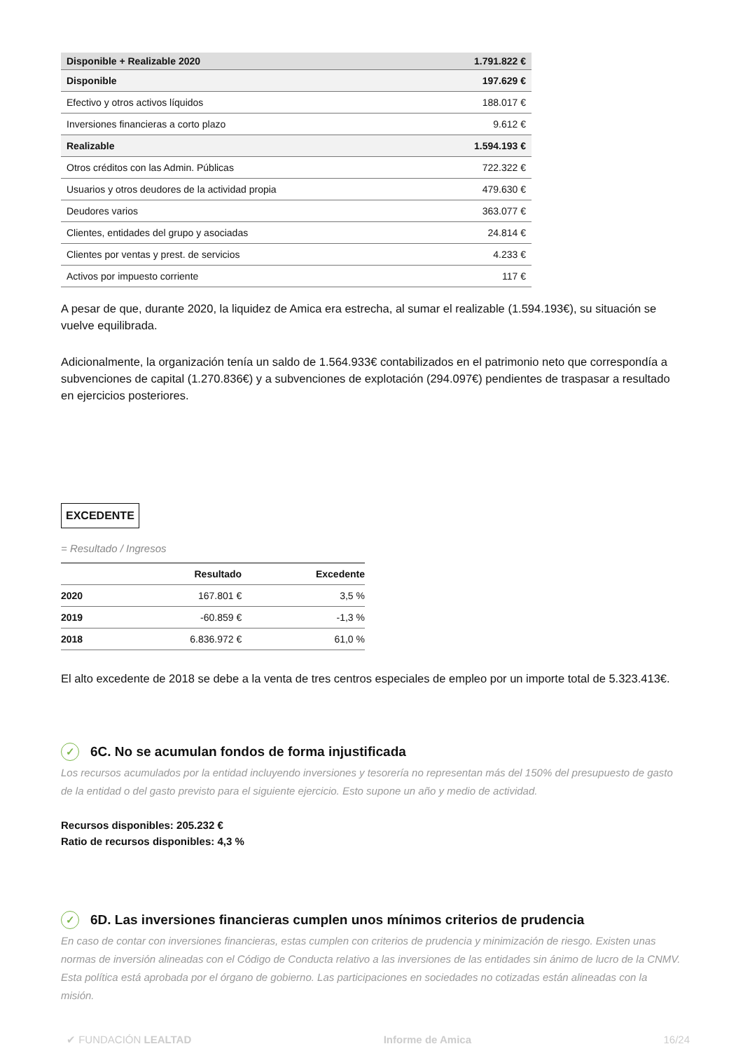| Disponible + Realizable 2020 | 1.791.822 € |
| Disponible | 197.629 € |
| Efectivo y otros activos líquidos | 188.017 € |
| Inversiones financieras a corto plazo | 9.612 € |
| Realizable | 1.594.193 € |
| Otros créditos con las Admin. Públicas | 722.322 € |
| Usuarios y otros deudores de la actividad propia | 479.630 € |
| Deudores varios | 363.077 € |
| Clientes, entidades del grupo y asociadas | 24.814 € |
| Clientes por ventas y prest. de servicios | 4.233 € |
| Activos por impuesto corriente | 117 € |
A pesar de que, durante 2020, la liquidez de Amica era estrecha, al sumar el realizable (1.594.193€), su situación se vuelve equilibrada.
Adicionalmente, la organización tenía un saldo de 1.564.933€ contabilizados en el patrimonio neto que correspondía a subvenciones de capital (1.270.836€) y a subvenciones de explotación (294.097€) pendientes de traspasar a resultado en ejercicios posteriores.
EXCEDENTE
= Resultado / Ingresos
| | Resultado | Excedente |
| --- | --- | --- |
| 2020 | 167.801 € | 3,5 % |
| 2019 | -60.859 € | -1,3 % |
| 2018 | 6.836.972 € | 61,0 % |
El alto excedente de 2018 se debe a la venta de tres centros especiales de empleo por un importe total de 5.323.413€.
✓ 6C. No se acumulan fondos de forma injustificada
Los recursos acumulados por la entidad incluyendo inversiones y tesorería no representan más del 150% del presupuesto de gasto de la entidad o del gasto previsto para el siguiente ejercicio. Esto supone un año y medio de actividad.
Recursos disponibles: 205.232 €
Ratio de recursos disponibles: 4,3 %
✓ 6D. Las inversiones financieras cumplen unos mínimos criterios de prudencia
En caso de contar con inversiones financieras, estas cumplen con criterios de prudencia y minimización de riesgo. Existen unas normas de inversión alineadas con el Código de Conducta relativo a las inversiones de las entidades sin ánimo de lucro de la CNMV. Esta política está aprobada por el órgano de gobierno. Las participaciones en sociedades no cotizadas están alineadas con la misión.
✔ FUNDACIÓN LEALTAD Informe de Amica 16/24